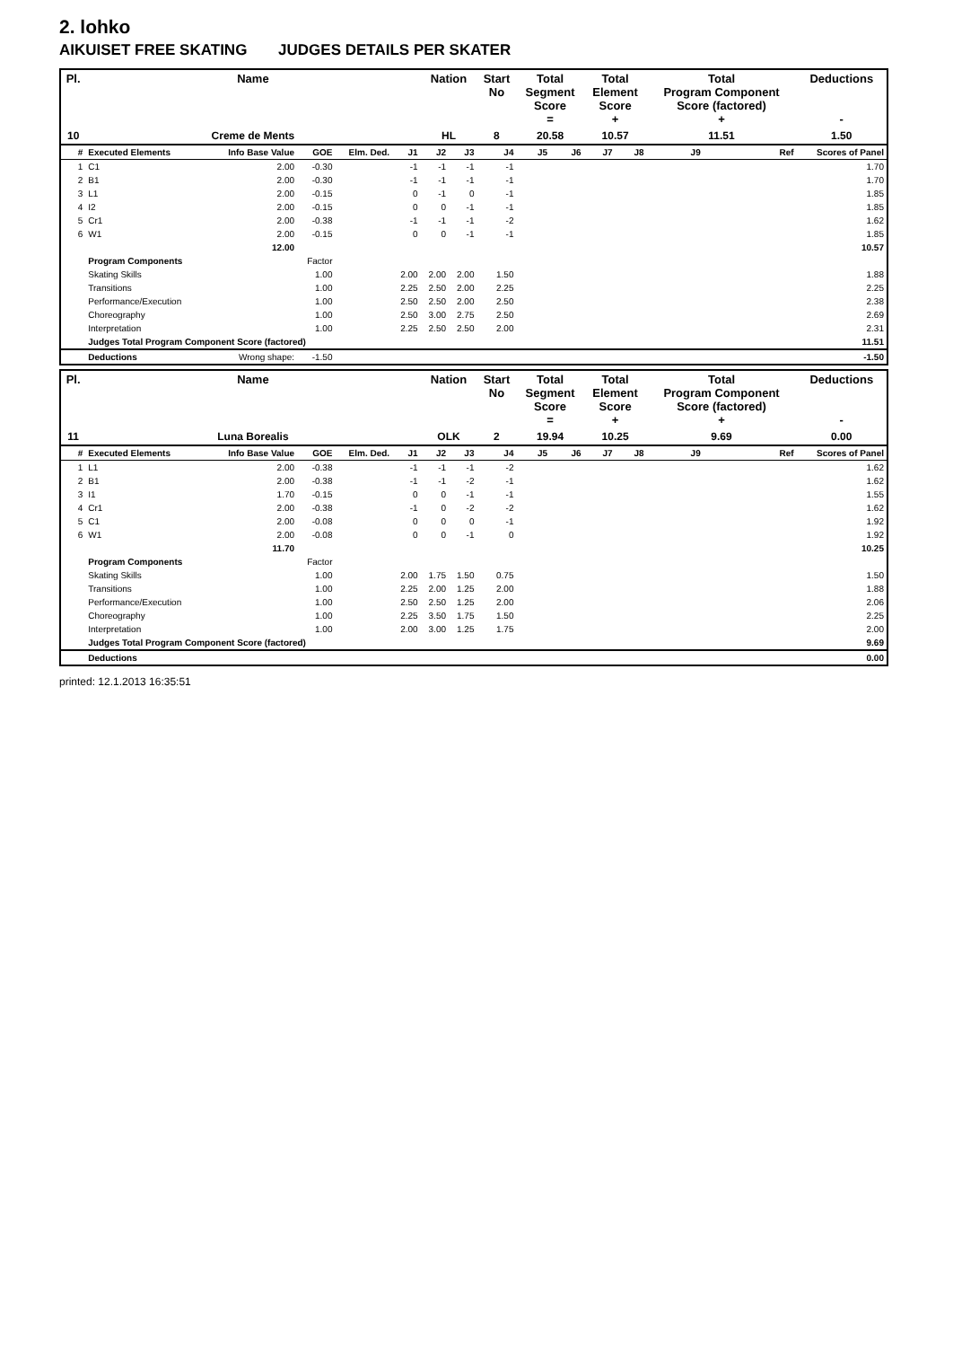2. lohko
AIKUISET FREE SKATING JUDGES DETAILS PER SKATER
| Pl. | Name | | | | | Nation | | Start No | Total Segment Score = | | Total Element Score + | | Total Program Component Score (factored) + | | | Deductions - |
| --- | --- | --- | --- | --- | --- | --- | --- | --- | --- | --- | --- | --- | --- | --- | --- | --- |
| 10 | Creme de Ments | | | | | HL | | 8 | 20.58 | | 10.57 | | 11.51 | | | 1.50 |
| # | Executed Elements | Info Base Value | GOE | Elm. Ded. | J1 | J2 | J3 | J4 | J5 | J6 | J7 | J8 | J9 | | Ref | Scores of Panel |
| 1 | C1 | 2.00 | -0.30 | | -1 | -1 | -1 | -1 | | | | | | | | 1.70 |
| 2 | B1 | 2.00 | -0.30 | | -1 | -1 | -1 | -1 | | | | | | | | 1.70 |
| 3 | L1 | 2.00 | -0.15 | | 0 | -1 | 0 | -1 | | | | | | | | 1.85 |
| 4 | I2 | 2.00 | -0.15 | | 0 | 0 | -1 | -1 | | | | | | | | 1.85 |
| 5 | Cr1 | 2.00 | -0.38 | | -1 | -1 | -1 | -2 | | | | | | | | 1.62 |
| 6 | W1 | 2.00 | -0.15 | | 0 | 0 | -1 | -1 | | | | | | | | 1.85 |
| | | 12.00 | | | | | | | | | | | | | | 10.57 |
| | Program Components | | Factor | | | | | | | | | | | | | |
| | Skating Skills | | 1.00 | | 2.00 | 2.00 | 2.00 | 1.50 | | | | | | | | 1.88 |
| | Transitions | | 1.00 | | 2.25 | 2.50 | 2.00 | 2.25 | | | | | | | | 2.25 |
| | Performance/Execution | | 1.00 | | 2.50 | 2.50 | 2.00 | 2.50 | | | | | | | | 2.38 |
| | Choreography | | 1.00 | | 2.50 | 3.00 | 2.75 | 2.50 | | | | | | | | 2.69 |
| | Interpretation | | 1.00 | | 2.25 | 2.50 | 2.50 | 2.00 | | | | | | | | 2.31 |
| | Judges Total Program Component Score (factored) | | | | | | | | | | | | | | | 11.51 |
| | Deductions | Wrong shape: | -1.50 | | | | | | | | | | | | | -1.50 |
| Pl. | Name | | | | | Nation | | Start No | Total Segment Score = | | Total Element Score + | | Total Program Component Score (factored) + | | | Deductions - |
| --- | --- | --- | --- | --- | --- | --- | --- | --- | --- | --- | --- | --- | --- | --- | --- | --- |
| 11 | Luna Borealis | | | | | OLK | | 2 | 19.94 | | 10.25 | | 9.69 | | | 0.00 |
| # | Executed Elements | Info Base Value | GOE | Elm. Ded. | J1 | J2 | J3 | J4 | J5 | J6 | J7 | J8 | J9 | | Ref | Scores of Panel |
| 1 | L1 | 2.00 | -0.38 | | -1 | -1 | -1 | -2 | | | | | | | | 1.62 |
| 2 | B1 | 2.00 | -0.38 | | -1 | -1 | -2 | -1 | | | | | | | | 1.62 |
| 3 | I1 | 1.70 | -0.15 | | 0 | 0 | -1 | -1 | | | | | | | | 1.55 |
| 4 | Cr1 | 2.00 | -0.38 | | -1 | 0 | -2 | -2 | | | | | | | | 1.62 |
| 5 | C1 | 2.00 | -0.08 | | 0 | 0 | 0 | -1 | | | | | | | | 1.92 |
| 6 | W1 | 2.00 | -0.08 | | 0 | 0 | -1 | 0 | | | | | | | | 1.92 |
| | | 11.70 | | | | | | | | | | | | | | 10.25 |
| | Program Components | | Factor | | | | | | | | | | | | | |
| | Skating Skills | | 1.00 | | 2.00 | 1.75 | 1.50 | 0.75 | | | | | | | | 1.50 |
| | Transitions | | 1.00 | | 2.25 | 2.00 | 1.25 | 2.00 | | | | | | | | 1.88 |
| | Performance/Execution | | 1.00 | | 2.50 | 2.50 | 1.25 | 2.00 | | | | | | | | 2.06 |
| | Choreography | | 1.00 | | 2.25 | 3.50 | 1.75 | 1.50 | | | | | | | | 2.25 |
| | Interpretation | | 1.00 | | 2.00 | 3.00 | 1.25 | 1.75 | | | | | | | | 2.00 |
| | Judges Total Program Component Score (factored) | | | | | | | | | | | | | | | 9.69 |
| | Deductions | | | | | | | | | | | | | | | 0.00 |
printed: 12.1.2013 16:35:51